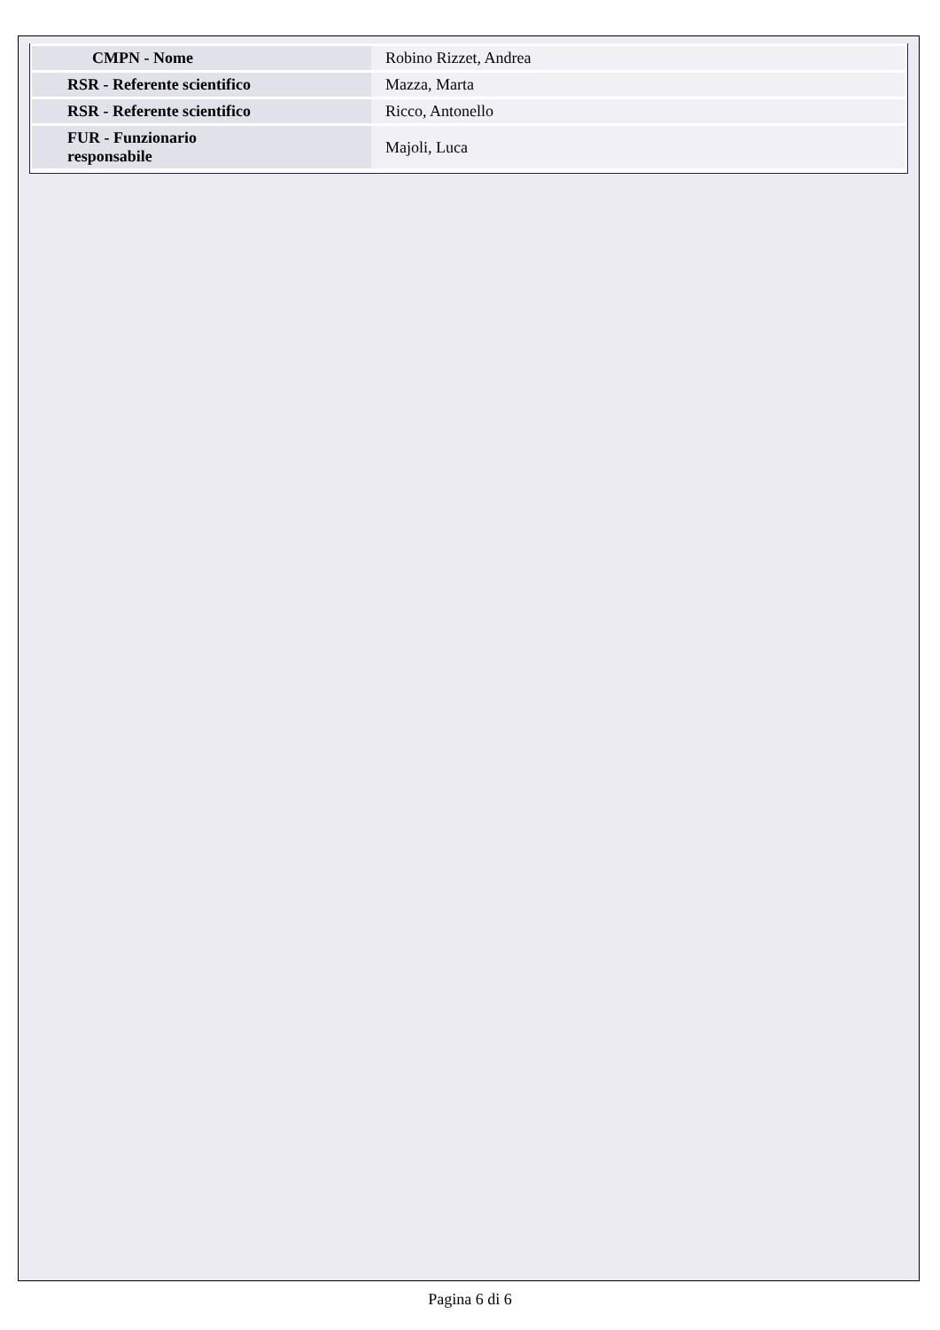| CMPN - Nome | Robino Rizzet, Andrea |
| RSR - Referente scientifico | Mazza, Marta |
| RSR - Referente scientifico | Ricco, Antonello |
| FUR - Funzionario responsabile | Majoli, Luca |
Pagina 6 di 6